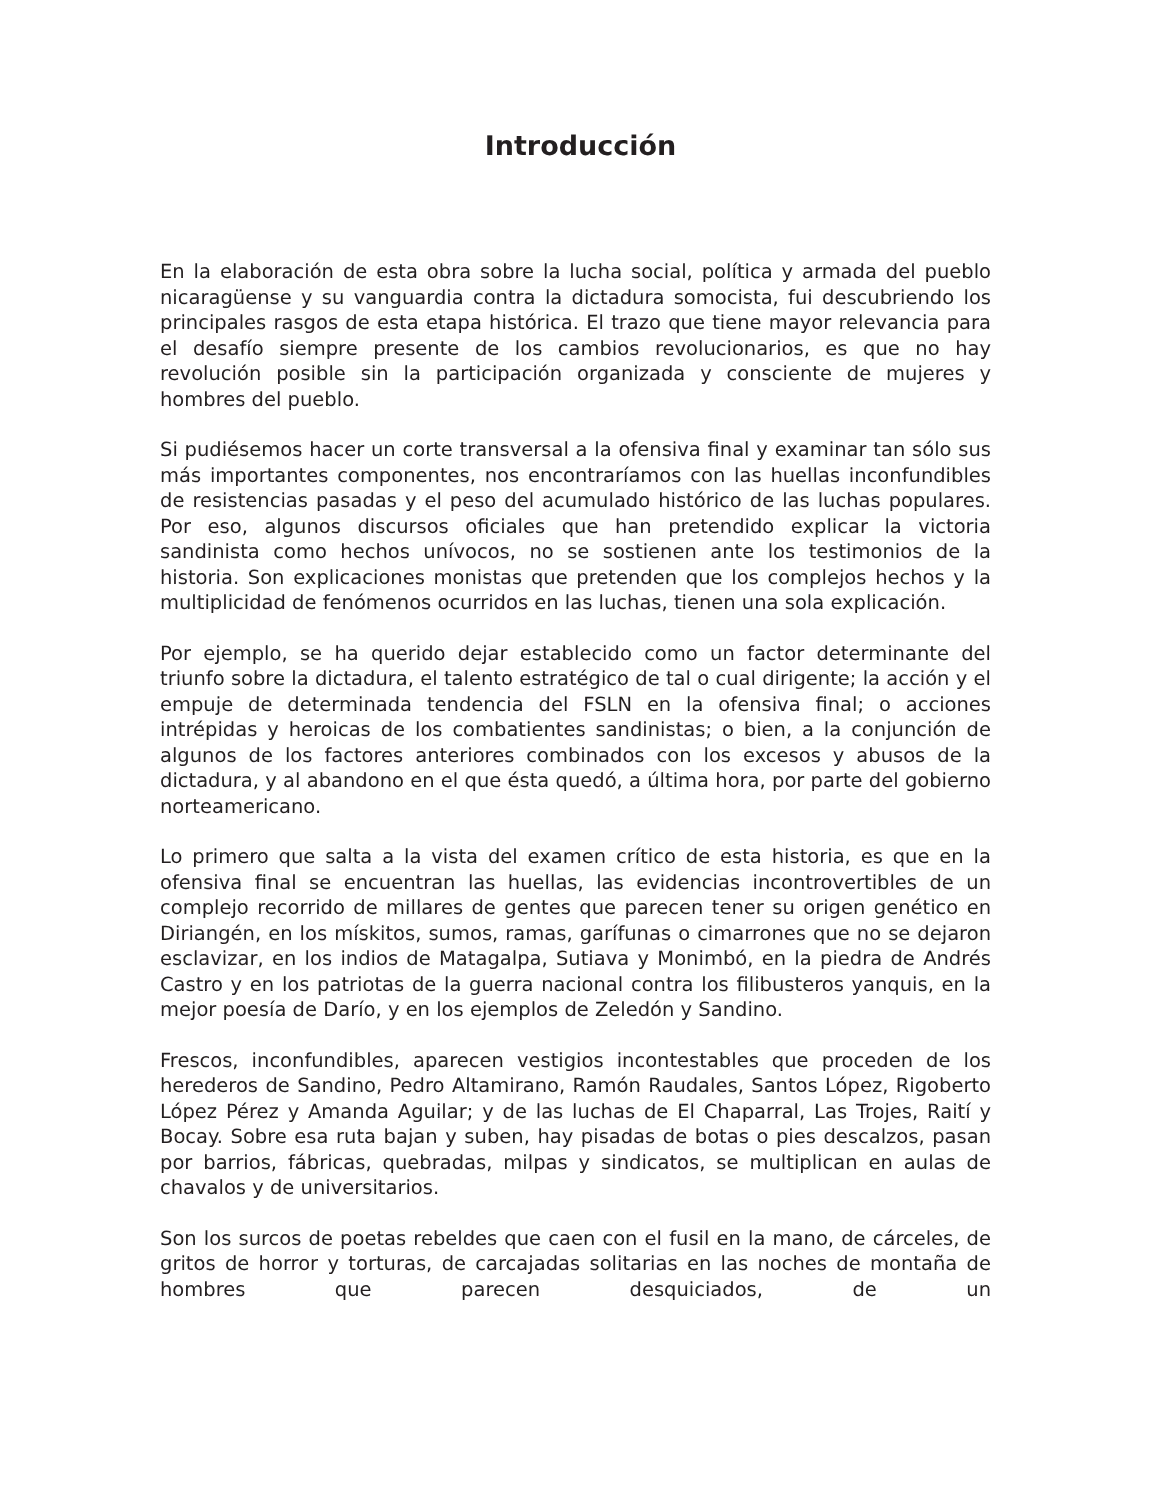Introducción
En la elaboración de esta obra sobre la lucha social, política y armada del pueblo nicaragüense y su vanguardia contra la dictadura somocista, fui descubriendo los principales rasgos de esta etapa histórica. El trazo que tiene mayor relevancia para el desafío siempre presente de los cambios revolucionarios, es que no hay revolución posible sin la participación organizada y consciente de mujeres y hombres del pueblo.
Si pudiésemos hacer un corte transversal a la ofensiva final y examinar tan sólo sus más importantes componentes, nos encontraríamos con las huellas inconfundibles de resistencias pasadas y el peso del acumulado histórico de las luchas populares. Por eso, algunos discursos oficiales que han pretendido explicar la victoria sandinista como hechos unívocos, no se sostienen ante los testimonios de la historia. Son explicaciones monistas que pretenden que los complejos hechos y la multiplicidad de fenómenos ocurridos en las luchas, tienen una sola explicación.
Por ejemplo, se ha querido dejar establecido como un factor determinante del triunfo sobre la dictadura, el talento estratégico de tal o cual dirigente; la acción y el empuje de determinada tendencia del FSLN en la ofensiva final; o acciones intrépidas y heroicas de los combatientes sandinistas; o bien, a la conjunción de algunos de los factores anteriores combinados con los excesos y abusos de la dictadura, y al abandono en el que ésta quedó, a última hora, por parte del gobierno norteamericano.
Lo primero que salta a la vista del examen crítico de esta historia, es que en la ofensiva final se encuentran las huellas, las evidencias incontrovertibles de un complejo recorrido de millares de gentes que parecen tener su origen genético en Diriangén, en los mískitos, sumos, ramas, garífunas o cimarrones que no se dejaron esclavizar, en los indios de Matagalpa, Sutiava y Monimbó, en la piedra de Andrés Castro y en los patriotas de la guerra nacional contra los filibusteros yanquis, en la mejor poesía de Darío, y en los ejemplos de Zeledón y Sandino.
Frescos, inconfundibles, aparecen vestigios incontestables que proceden de los herederos de Sandino, Pedro Altamirano, Ramón Raudales, Santos López, Rigoberto López Pérez y Amanda Aguilar; y de las luchas de El Chaparral, Las Trojes, Raití y Bocay. Sobre esa ruta bajan y suben, hay pisadas de botas o pies descalzos, pasan por barrios, fábricas, quebradas, milpas y sindicatos, se multiplican en aulas de chavalos y de universitarios.
Son los surcos de poetas rebeldes que caen con el fusil en la mano, de cárceles, de gritos de horror y torturas, de carcajadas solitarias en las noches de montaña de hombres que parecen desquiciados, de un